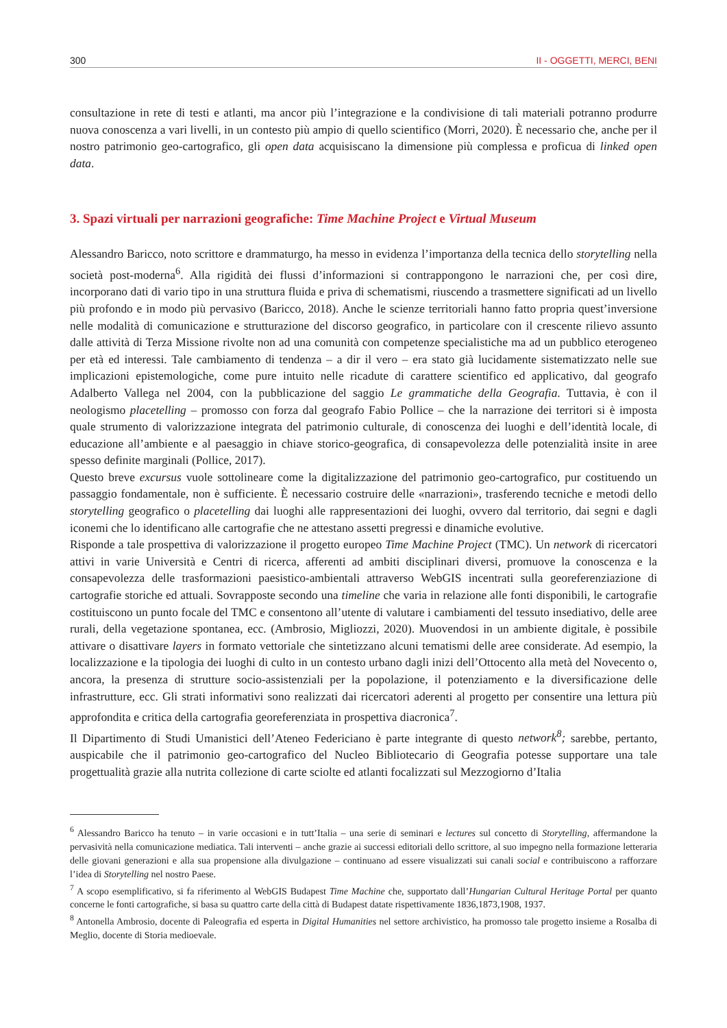300 II - OGGETTI, MERCI, BENI
consultazione in rete di testi e atlanti, ma ancor più l’integrazione e la condivisione di tali materiali potranno produrre nuova conoscenza a vari livelli, in un contesto più ampio di quello scientifico (Morri, 2020). È necessario che, anche per il nostro patrimonio geo-cartografico, gli open data acquisiscano la dimensione più complessa e proficua di linked open data.
3. Spazi virtuali per narrazioni geografiche: Time Machine Project e Virtual Museum
Alessandro Baricco, noto scrittore e drammaturgo, ha messo in evidenza l’importanza della tecnica dello storytelling nella società post-moderna<sup>6</sup>. Alla rigidità dei flussi d’informazioni si contrappongono le narrazioni che, per così dire, incorporano dati di vario tipo in una struttura fluida e priva di schematismi, riuscendo a trasmettere significati ad un livello più profondo e in modo più pervasivo (Baricco, 2018). Anche le scienze territoriali hanno fatto propria quest’inversione nelle modalità di comunicazione e strutturazione del discorso geografico, in particolare con il crescente rilievo assunto dalle attività di Terza Missione rivolte non ad una comunità con competenze specialistiche ma ad un pubblico eterogeneo per età ed interessi. Tale cambiamento di tendenza – a dir il vero – era stato già lucidamente sistematizzato nelle sue implicazioni epistemologiche, come pure intuito nelle ricadute di carattere scientifico ed applicativo, dal geografo Adalberto Vallega nel 2004, con la pubblicazione del saggio Le grammatiche della Geografia. Tuttavia, è con il neologismo placetelling – promosso con forza dal geografo Fabio Pollice – che la narrazione dei territori si è imposta quale strumento di valorizzazione integrata del patrimonio culturale, di conoscenza dei luoghi e dell’identità locale, di educazione all’ambiente e al paesaggio in chiave storico-geografica, di consapevolezza delle potenzialità insite in aree spesso definite marginali (Pollice, 2017).
Questo breve excursus vuole sottolineare come la digitalizzazione del patrimonio geo-cartografico, pur costituendo un passaggio fondamentale, non è sufficiente. È necessario costruire delle «narrazioni», trasferendo tecniche e metodi dello storytelling geografico o placetelling dai luoghi alle rappresentazioni dei luoghi, ovvero dal territorio, dai segni e dagli iconemi che lo identificano alle cartografie che ne attestano assetti pregressi e dinamiche evolutive.
Risponde a tale prospettiva di valorizzazione il progetto europeo Time Machine Project (TMC). Un network di ricercatori attivi in varie Università e Centri di ricerca, afferenti ad ambiti disciplinari diversi, promuove la conoscenza e la consapevolezza delle trasformazioni paesistico-ambientali attraverso WebGIS incentrati sulla georeferenziazione di cartografie storiche ed attuali. Sovrapposte secondo una timeline che varia in relazione alle fonti disponibili, le cartografie costituiscono un punto focale del TMC e consentono all’utente di valutare i cambiamenti del tessuto insediativo, delle aree rurali, della vegetazione spontanea, ecc. (Ambrosio, Migliozzi, 2020). Muovendosi in un ambiente digitale, è possibile attivare o disattivare layers in formato vettoriale che sintetizzano alcuni tematismi delle aree considerate. Ad esempio, la localizzazione e la tipologia dei luoghi di culto in un contesto urbano dagli inizi dell’Ottocento alla metà del Novecento o, ancora, la presenza di strutture socio-assistenziali per la popolazione, il potenziamento e la diversificazione delle infrastrutture, ecc. Gli strati informativi sono realizzati dai ricercatori aderenti al progetto per consentire una lettura più approfondita e critica della cartografia georeferenziata in prospettiva diacronica<sup>7</sup>.
Il Dipartimento di Studi Umanistici dell’Ateneo Federiciano è parte integrante di questo network<sup>8</sup>; sarebbe, pertanto, auspicabile che il patrimonio geo-cartografico del Nucleo Bibliotecario di Geografia potesse supportare una tale progettualità grazie alla nutrita collezione di carte sciolte ed atlanti focalizzati sul Mezzogiorno d’Italia
<sup>6</sup> Alessandro Baricco ha tenuto – in varie occasioni e in tutt’Italia – una serie di seminari e lectures sul concetto di Storytelling, affermandone la pervasività nella comunicazione mediatica. Tali interventi – anche grazie ai successi editoriali dello scrittore, al suo impegno nella formazione letteraria delle giovani generazioni e alla sua propensione alla divulgazione – continuano ad essere visualizzati sui canali social e contribuiscono a rafforzare l’idea di Storytelling nel nostro Paese.
<sup>7</sup> A scopo esemplificativo, si fa riferimento al WebGIS Budapest Time Machine che, supportato dall’Hungarian Cultural Heritage Portal per quanto concerne le fonti cartografiche, si basa su quattro carte della città di Budapest datate rispettivamente 1836,1873,1908, 1937.
<sup>8</sup> Antonella Ambrosio, docente di Paleografia ed esperta in Digital Humanities nel settore archivistico, ha promosso tale progetto insieme a Rosalba di Meglio, docente di Storia medioevale.